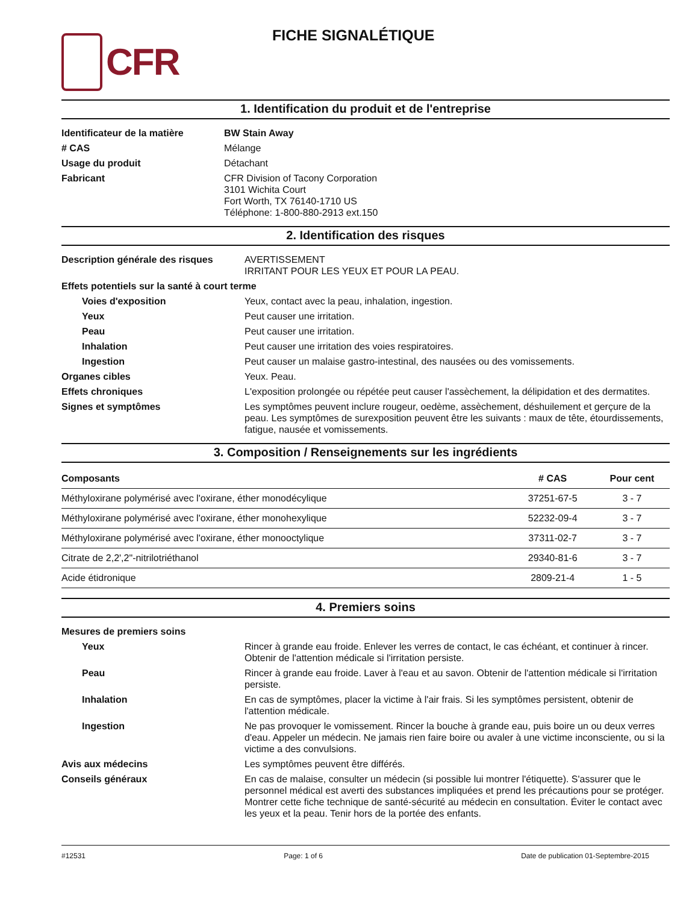CFR
FICHE SIGNALÉTIQUE
1. Identification du produit et de l'entreprise
| Identificateur de la matière | BW Stain Away |
| # CAS | Mélange |
| Usage du produit | Détachant |
| Fabricant | CFR Division of Tacony Corporation 3101 Wichita Court Fort Worth, TX 76140-1710 US Téléphone: 1-800-880-2913 ext.150 |
2. Identification des risques
| Description générale des risques | AVERTISSEMENT IRRITANT POUR LES YEUX ET POUR LA PEAU. |
| Effets potentiels sur la santé à court terme | |
| Voies d'exposition | Yeux, contact avec la peau, inhalation, ingestion. |
| Yeux | Peut causer une irritation. |
| Peau | Peut causer une irritation. |
| Inhalation | Peut causer une irritation des voies respiratoires. |
| Ingestion | Peut causer un malaise gastro-intestinal, des nausées ou des vomissements. |
| Organes cibles | Yeux. Peau. |
| Effets chroniques | L'exposition prolongée ou répétée peut causer l'assèchement, la délipidation et des dermatites. |
| Signes et symptômes | Les symptômes peuvent inclure rougeur, oedème, assèchement, déshuilement et gerçure de la peau. Les symptômes de surexposition peuvent être les suivants : maux de tête, étourdissements, fatigue, nausée et vomissements. |
3. Composition / Renseignements sur les ingrédients
| Composants | # CAS | Pour cent |
| --- | --- | --- |
| Méthyloxirane polymérisé avec l'oxirane, éther monodécylique | 37251-67-5 | 3 - 7 |
| Méthyloxirane polymérisé avec l'oxirane, éther monohexylique | 52232-09-4 | 3 - 7 |
| Méthyloxirane polymérisé avec l'oxirane, éther monooctylique | 37311-02-7 | 3 - 7 |
| Citrate de 2,2',2"-nitrilotriéthanol | 29340-81-6 | 3 - 7 |
| Acide étidronique | 2809-21-4 | 1 - 5 |
4. Premiers soins
| Mesures de premiers soins | |
| Yeux | Rincer à grande eau froide. Enlever les verres de contact, le cas échéant, et continuer à rincer. Obtenir de l'attention médicale si l'irritation persiste. |
| Peau | Rincer à grande eau froide. Laver à l'eau et au savon. Obtenir de l'attention médicale si l'irritation persiste. |
| Inhalation | En cas de symptômes, placer la victime à l'air frais. Si les symptômes persistent, obtenir de l'attention médicale. |
| Ingestion | Ne pas provoquer le vomissement. Rincer la bouche à grande eau, puis boire un ou deux verres d'eau. Appeler un médecin. Ne jamais rien faire boire ou avaler à une victime inconsciente, ou si la victime a des convulsions. |
| Avis aux médecins | Les symptômes peuvent être différés. |
| Conseils généraux | En cas de malaise, consulter un médecin (si possible lui montrer l'étiquette). S'assurer que le personnel médical est averti des substances impliquées et prend les précautions pour se protéger. Montrer cette fiche technique de santé-sécurité au médecin en consultation. Éviter le contact avec les yeux et la peau. Tenir hors de la portée des enfants. |
#12531 Page: 1 of 6 Date de publication 01-Septembre-2015